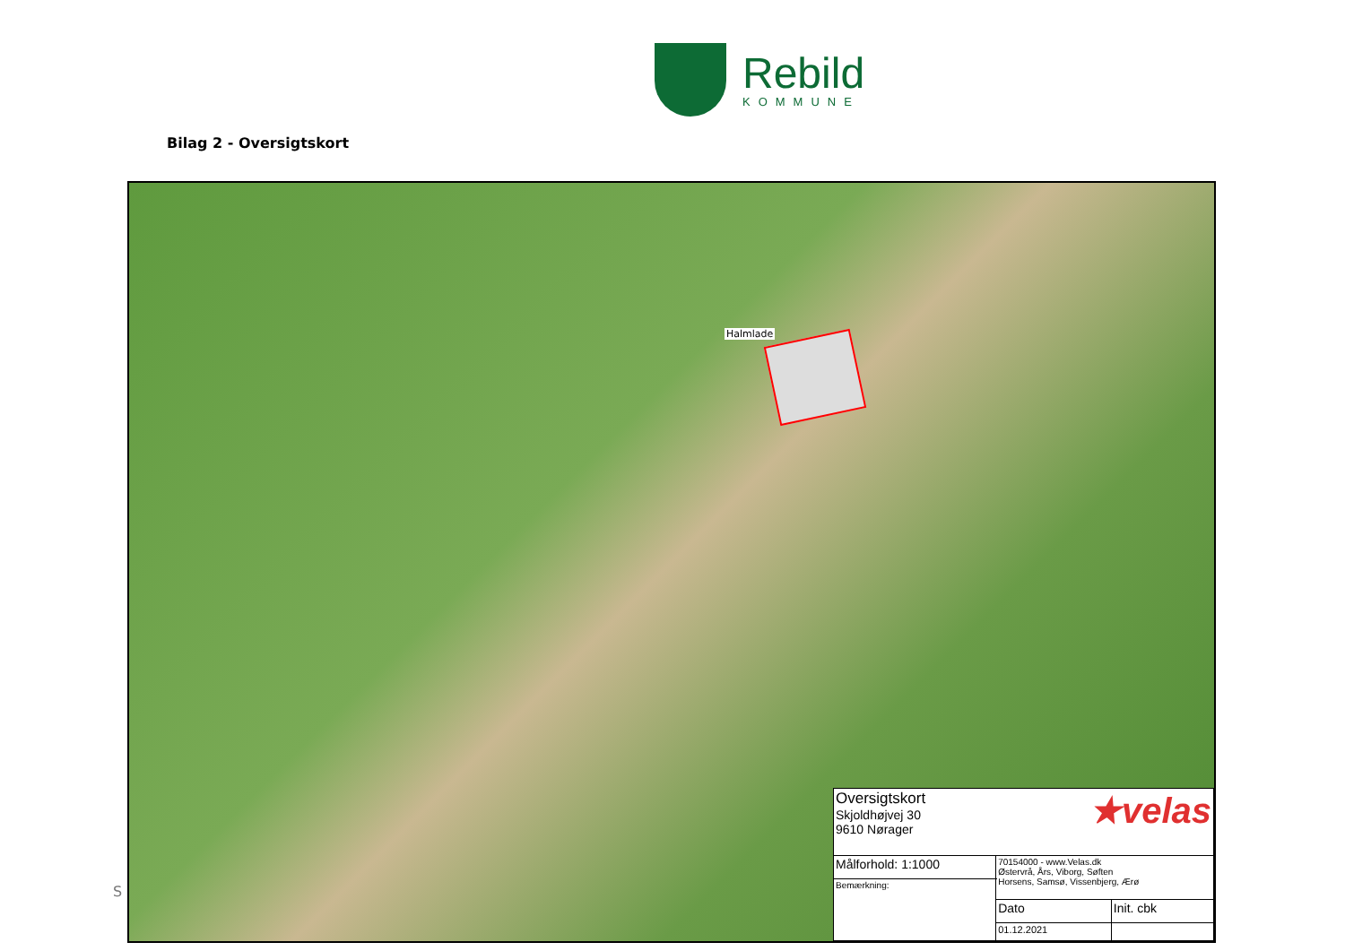Rebild
KOMMUNE
Bilag 2 - Oversigtskort
S
Halmlade
| Oversigtskort Skjoldhøjvej 30 9610 Nørager | ★velas | |
| Målforhold: 1:1000 | 70154000 - www.Velas.dk Østervrå, Års, Viborg, Søften Horsens, Samsø, Vissenbjerg, Ærø | |
| Bemærkning: | | |
| | Dato | Init. cbk |
| | 01.12.2021 | |